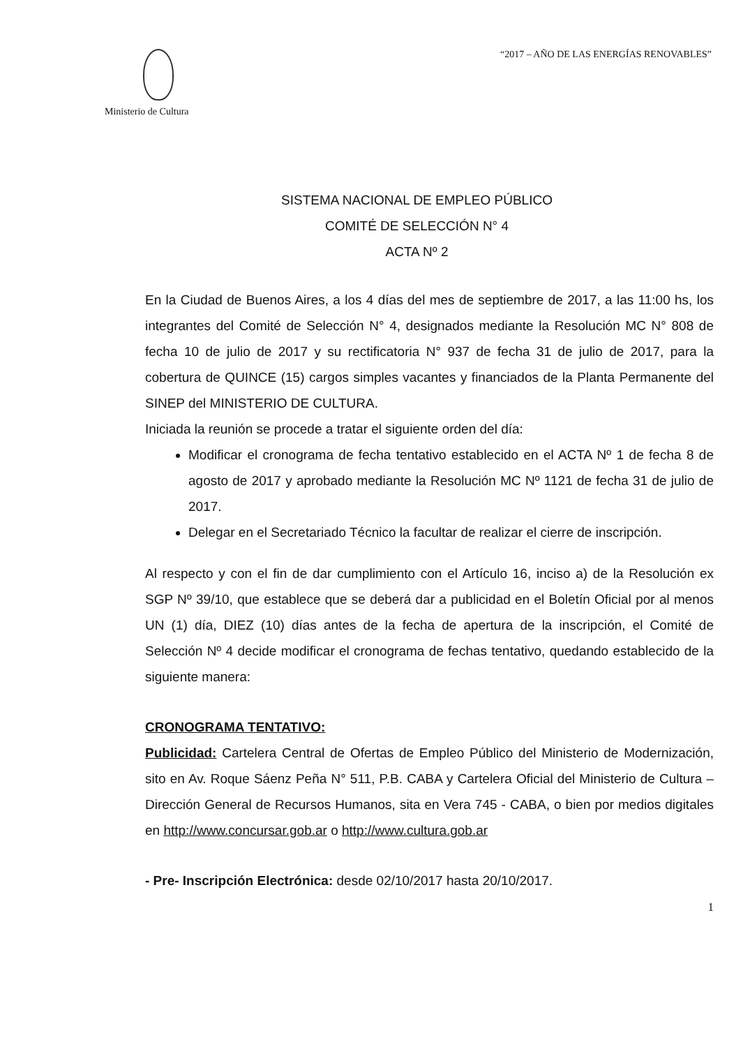Ministerio de Cultura “2017 – AÑO DE LAS ENERGÍAS RENOVABLES”
SISTEMA NACIONAL DE EMPLEO PÚBLICO
COMITÉ DE SELECCIÓN N° 4
ACTA Nº 2
En la Ciudad de Buenos Aires, a los 4 días del mes de septiembre de 2017, a las 11:00 hs, los integrantes del Comité de Selección N° 4, designados mediante la Resolución MC N° 808 de fecha 10 de julio de 2017 y su rectificatoria N° 937 de fecha 31 de julio de 2017, para la cobertura de QUINCE (15) cargos simples vacantes y financiados de la Planta Permanente del SINEP del MINISTERIO DE CULTURA.
Iniciada la reunión se procede a tratar el siguiente orden del día:
Modificar el cronograma de fecha tentativo establecido en el ACTA Nº 1 de fecha 8 de agosto de 2017 y aprobado mediante la Resolución MC Nº 1121 de fecha 31 de julio de 2017.
Delegar en el Secretariado Técnico la facultar de realizar el cierre de inscripción.
Al respecto y con el fin de dar cumplimiento con el Artículo 16, inciso a) de la Resolución ex SGP Nº 39/10, que establece que se deberá dar a publicidad en el Boletín Oficial por al menos UN (1) día, DIEZ (10) días antes de la fecha de apertura de la inscripción, el Comité de Selección Nº 4 decide modificar el cronograma de fechas tentativo, quedando establecido de la siguiente manera:
CRONOGRAMA TENTATIVO:
Publicidad: Cartelera Central de Ofertas de Empleo Público del Ministerio de Modernización, sito en Av. Roque Sáenz Peña N° 511, P.B. CABA y Cartelera Oficial del Ministerio de Cultura – Dirección General de Recursos Humanos, sita en Vera 745 - CABA, o bien por medios digitales en http://www.concursar.gob.ar o http://www.cultura.gob.ar
- Pre- Inscripción Electrónica: desde 02/10/2017 hasta 20/10/2017.
1